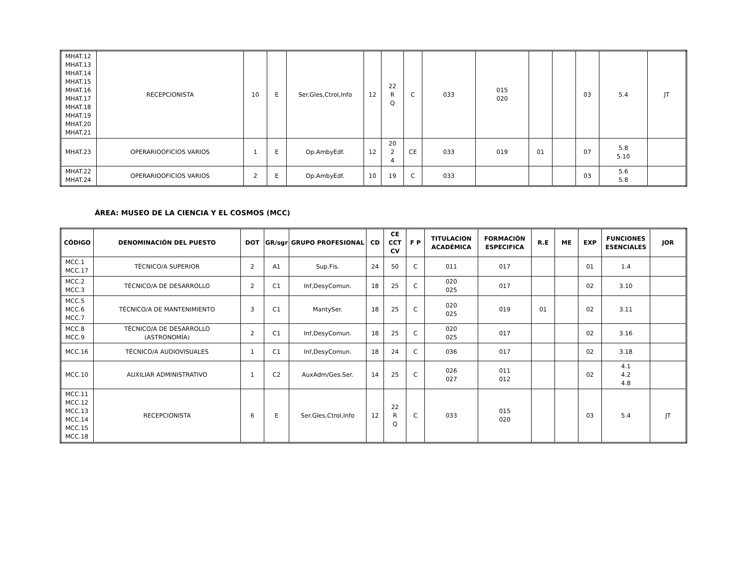| MHAT.12 MHAT.13 MHAT.14 MHAT.15 MHAT.16 MHAT.17 MHAT.18 MHAT.19 MHAT.20 MHAT.21 | RECEPCIONISTA | 10 | E | Ser.Gles,Ctrol,Info | 12 | 22 R Q | C | 033 | 015 020 | | | 03 | 5.4 | JT |
| MHAT.23 | OPERARIOOFICIOS VARIOS | 1 | E | Op.AmbyEdf. | 12 | 20 2 4 | CE | 033 | 019 | 01 | | 07 | 5.8 5.10 | |
| MHAT.22 MHAT.24 | OPERARIOOFICIOS VARIOS | 2 | E | Op.AmbyEdf. | 10 | 19 | C | 033 | | | | 03 | 5.6 5.8 | |
ÁREA: MUSEO DE LA CIENCIA Y EL COSMOS (MCC)
| CÓDIGO | DENOMINACIÓN DEL PUESTO | DOT | GR/sgr | GRUPO PROFESIONAL | CD | CE CCT CV | F P | TITULACION ACADÉMICA | FORMACIÓN ESPECIFICA | R.E | ME | EXP | FUNCIONES ESENCIALES | JOR |
| --- | --- | --- | --- | --- | --- | --- | --- | --- | --- | --- | --- | --- | --- | --- |
| MCC.1 MCC.17 | TÉCNICO/A SUPERIOR | 2 | A1 | Sup.Fís. | 24 | 50 | C | 011 | 017 | | | 01 | 1.4 | |
| MCC.2 MCC.3 | TÉCNICO/A DE DESARROLLO | 2 | C1 | Inf,DesyComun. | 18 | 25 | C | 020 025 | 017 | | | 02 | 3.10 | |
| MCC.5 MCC.6 MCC.7 | TÉCNICO/A DE MANTENIMIENTO | 3 | C1 | MantySer. | 18 | 25 | C | 020 025 | 019 | 01 | | 02 | 3.11 | |
| MCC.8 MCC.9 | TÉCNICO/A DE DESARROLLO (ASTRONOMÍA) | 2 | C1 | Inf,DesyComun. | 18 | 25 | C | 020 025 | 017 | | | 02 | 3.16 | |
| MCC.16 | TÉCNICO/A AUDIOVISUALES | 1 | C1 | Inf,DesyComun. | 18 | 24 | C | 036 | 017 | | | 02 | 3.18 | |
| MCC.10 | AUXILIAR ADMINISTRATIVO | 1 | C2 | AuxAdm/Ges.Ser. | 14 | 25 | C | 026 027 | 011 012 | | | 02 | 4.1 4.2 4.8 | |
| MCC.11 MCC.12 MCC.13 MCC.14 MCC.15 MCC.18 | RECEPCIONISTA | 6 | E | Ser.Gles,Ctrol,Info | 12 | 22 R Q | C | 033 | 015 020 | | | 03 | 5.4 | JT |